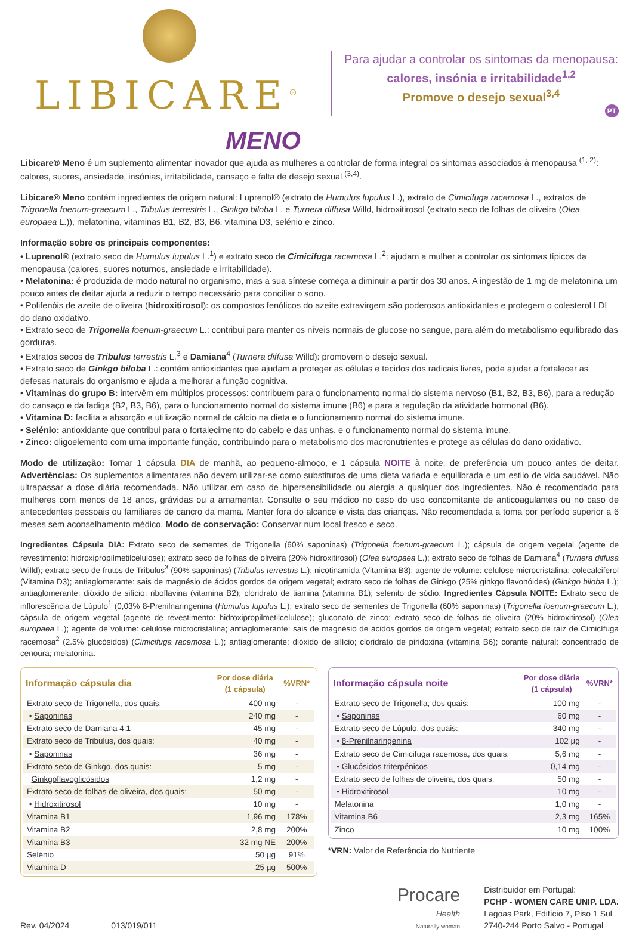LIBICARE<sup>®</sup>
MENO
Para ajudar a controlar os sintomas da menopausa:
calores, insónia e irritabilidade<sup>1,2</sup>
Promove o desejo sexual<sup>3,4</sup>
PT
Libicare® Meno é um suplemento alimentar inovador que ajuda as mulheres a controlar de forma integral os sintomas associados à menopausa <sup>(1, 2)</sup>: calores, suores, ansiedade, insónias, irritabilidade, cansaço e falta de desejo sexual <sup>(3,4)</sup>.
Libicare® Meno contém ingredientes de origem natural: Luprenol® (extrato de Humulus lupulus L.), extrato de Cimicifuga racemosa L., extratos de Trigonella foenum-graecum L., Tribulus terrestris L., Ginkgo biloba L. e Turnera diffusa Willd, hidroxitirosol (extrato seco de folhas de oliveira (Olea europaea L.)), melatonina, vitaminas B1, B2, B3, B6, vitamina D3, selénio e zinco.
Informação sobre os principais componentes:
• Luprenol® (extrato seco de Humulus lupulus L.<sup>1</sup>) e extrato seco de Cimicifuga racemosa L.<sup>2</sup>: ajudam a mulher a controlar os sintomas típicos da menopausa (calores, suores noturnos, ansiedade e irritabilidade).
• Melatonina: é produzida de modo natural no organismo, mas a sua síntese começa a diminuir a partir dos 30 anos. A ingestão de 1 mg de melatonina um pouco antes de deitar ajuda a reduzir o tempo necessário para conciliar o sono.
• Polifenóis de azeite de oliveira (hidroxitirosol): os compostos fenólicos do azeite extravirgem são poderosos antioxidantes e protegem o colesterol LDL do dano oxidativo.
• Extrato seco de Trigonella foenum-graecum L.: contribui para manter os níveis normais de glucose no sangue, para além do metabolismo equilibrado das gorduras.
• Extratos secos de Tribulus terrestris L.<sup>3</sup> e Damiana<sup>4</sup> (Turnera diffusa Willd): promovem o desejo sexual.
• Extrato seco de Ginkgo biloba L.: contém antioxidantes que ajudam a proteger as células e tecidos dos radicais livres, pode ajudar a fortalecer as defesas naturais do organismo e ajuda a melhorar a função cognitiva.
• Vitaminas do grupo B: intervêm em múltiplos processos: contribuem para o funcionamento normal do sistema nervoso (B1, B2, B3, B6), para a redução do cansaço e da fadiga (B2, B3, B6), para o funcionamento normal do sistema imune (B6) e para a regulação da atividade hormonal (B6).
• Vitamina D: facilita a absorção e utilização normal de cálcio na dieta e o funcionamento normal do sistema imune.
• Selénio: antioxidante que contribui para o fortalecimento do cabelo e das unhas, e o funcionamento normal do sistema imune.
• Zinco: oligoelemento com uma importante função, contribuindo para o metabolismo dos macronutrientes e protege as células do dano oxidativo.
Modo de utilização: Tomar 1 cápsula DIA de manhã, ao pequeno-almoço, e 1 cápsula NOITE à noite, de preferência um pouco antes de deitar. Advertências: Os suplementos alimentares não devem utilizar-se como substitutos de uma dieta variada e equilibrada e um estilo de vida saudável. Não ultrapassar a dose diária recomendada. Não utilizar em caso de hipersensibilidade ou alergia a qualquer dos ingredientes. Não é recomendado para mulheres com menos de 18 anos, grávidas ou a amamentar. Consulte o seu médico no caso do uso concomitante de anticoagulantes ou no caso de antecedentes pessoais ou familiares de cancro da mama. Manter fora do alcance e vista das crianças. Não recomendada a toma por período superior a 6 meses sem aconselhamento médico. Modo de conservação: Conservar num local fresco e seco.
Ingredientes Cápsula DIA: Extrato seco de sementes de Trigonella (60% saponinas) (Trigonella foenum-graecum L.); cápsula de origem vegetal (agente de revestimento: hidroxipropilmetilcelulose); extrato seco de folhas de oliveira (20% hidroxitirosol) (Olea europaea L.); extrato seco de folhas de Damiana<sup>4</sup> (Turnera diffusa Willd); extrato seco de frutos de Tribulus<sup>3</sup> (90% saponinas) (Tribulus terrestris L.); nicotinamida (Vitamina B3); agente de volume: celulose microcristalina; colecalciferol (Vitamina D3); antiaglomerante: sais de magnésio de ácidos gordos de origem vegetal; extrato seco de folhas de Ginkgo (25% ginkgo flavonóides) (Ginkgo biloba L.); antiaglomerante: dióxido de silício; riboflavina (vitamina B2); cloridrato de tiamina (vitamina B1); selenito de sódio. Ingredientes Cápsula NOITE: Extrato seco de inflorescência de Lúpulo<sup>1</sup> (0,03% 8-Prenilnaringenina (Humulus lupulus L.); extrato seco de sementes de Trigonella (60% saponinas) (Trigonella foenum-graecum L.); cápsula de origem vegetal (agente de revestimento: hidroxipropilmetilcelulose); gluconato de zinco; extrato seco de folhas de oliveira (20% hidroxitirosol) (Olea europaea L.); agente de volume: celulose microcristalina; antiaglomerante: sais de magnésio de ácidos gordos de origem vegetal; extrato seco de raiz de Cimicífuga racemosa<sup>2</sup> (2.5% glucósidos) (Cimicifuga racemosa L.); antiaglomerante: dióxido de silício; cloridrato de piridoxina (vitamina B6); corante natural: concentrado de cenoura; melatonina.
| Informação cápsula dia | Por dose diária (1 cápsula) | %VRN* |
| --- | --- | --- |
| Extrato seco de Trigonella, dos quais: | 400 mg | - |
| • Saponinas | 240 mg | - |
| Extrato seco de Damiana 4:1 | 45 mg | - |
| Extrato seco de Tribulus, dos quais: | 40 mg | - |
| • Saponinas | 36 mg | - |
| Extrato seco de Ginkgo, dos quais: | 5 mg | - |
| Ginkgoflavoglicósidos | 1,2 mg | - |
| Extrato seco de folhas de oliveira, dos quais: | 50 mg | - |
| • Hidroxitirosol | 10 mg | - |
| Vitamina B1 | 1,96 mg | 178% |
| Vitamina B2 | 2,8 mg | 200% |
| Vitamina B3 | 32 mg NE | 200% |
| Selénio | 50 µg | 91% |
| Vitamina D | 25 µg | 500% |
| Informação cápsula noite | Por dose diária (1 cápsula) | %VRN* |
| --- | --- | --- |
| Extrato seco de Trigonella, dos quais: | 100 mg | - |
| • Saponinas | 60 mg | - |
| Extrato seco de Lúpulo, dos quais: | 340 mg | - |
| • 8-Prenilnaringenina | 102 µg | - |
| Extrato seco de Cimicifuga racemosa, dos quais: | 5,6 mg | - |
| • Glucósidos triterpénicos | 0,14 mg | - |
| Extrato seco de folhas de oliveira, dos quais: | 50 mg | - |
| • Hidroxitirosol | 10 mg | - |
| Melatonina | 1,0 mg | - |
| Vitamina B6 | 2,3 mg | 165% |
| Zinco | 10 mg | 100% |
*VRN: Valor de Referência do Nutriente
Rev. 04/2024 013/019/011
Procare
Health
Naturally woman
Distribuidor em Portugal:
PCHP - WOMEN CARE UNIP. LDA.
Lagoas Park, Edifício 7, Piso 1 Sul
2740-244 Porto Salvo - Portugal